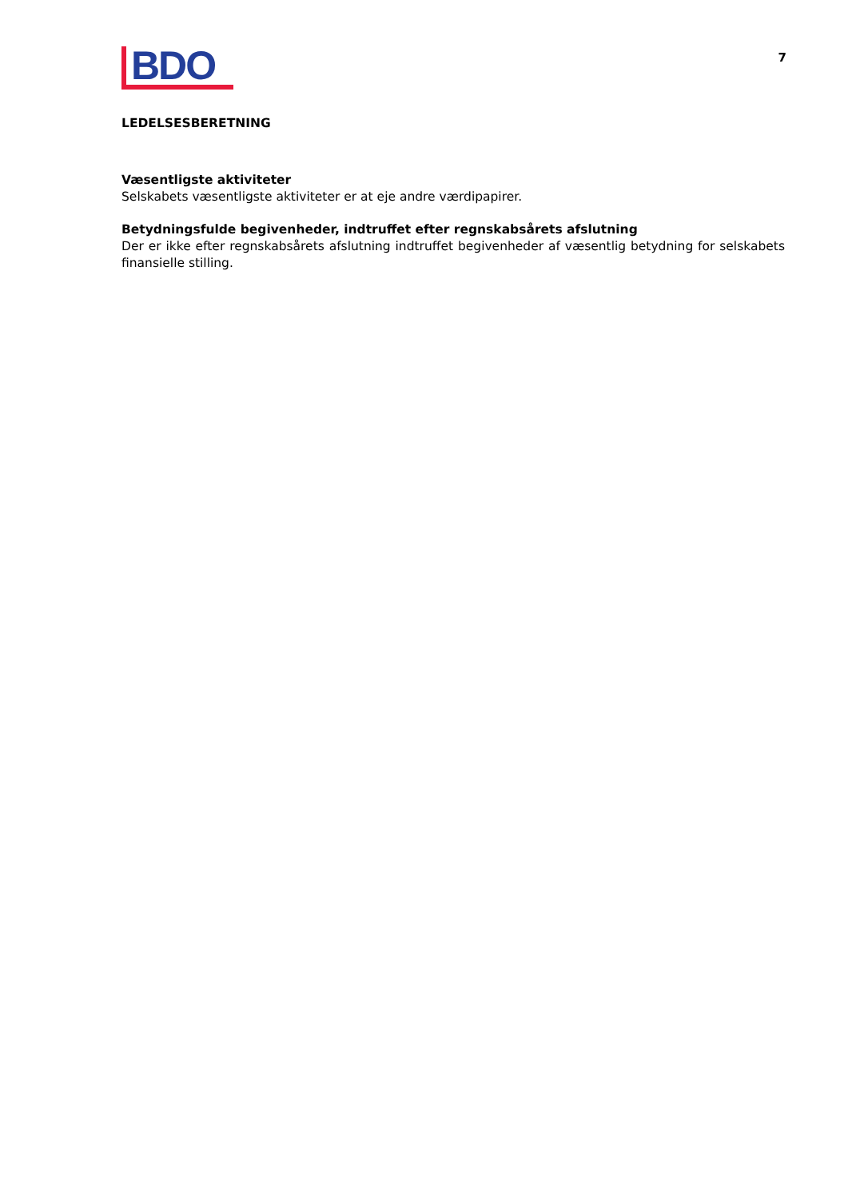BDO
7
LEDELSESBERETNING
Væsentligste aktiviteter
Selskabets væsentligste aktiviteter er at eje andre værdipapirer.
Betydningsfulde begivenheder, indtruffet efter regnskabsårets afslutning
Der er ikke efter regnskabsårets afslutning indtruffet begivenheder af væsentlig betydning for selskabets finansielle stilling.